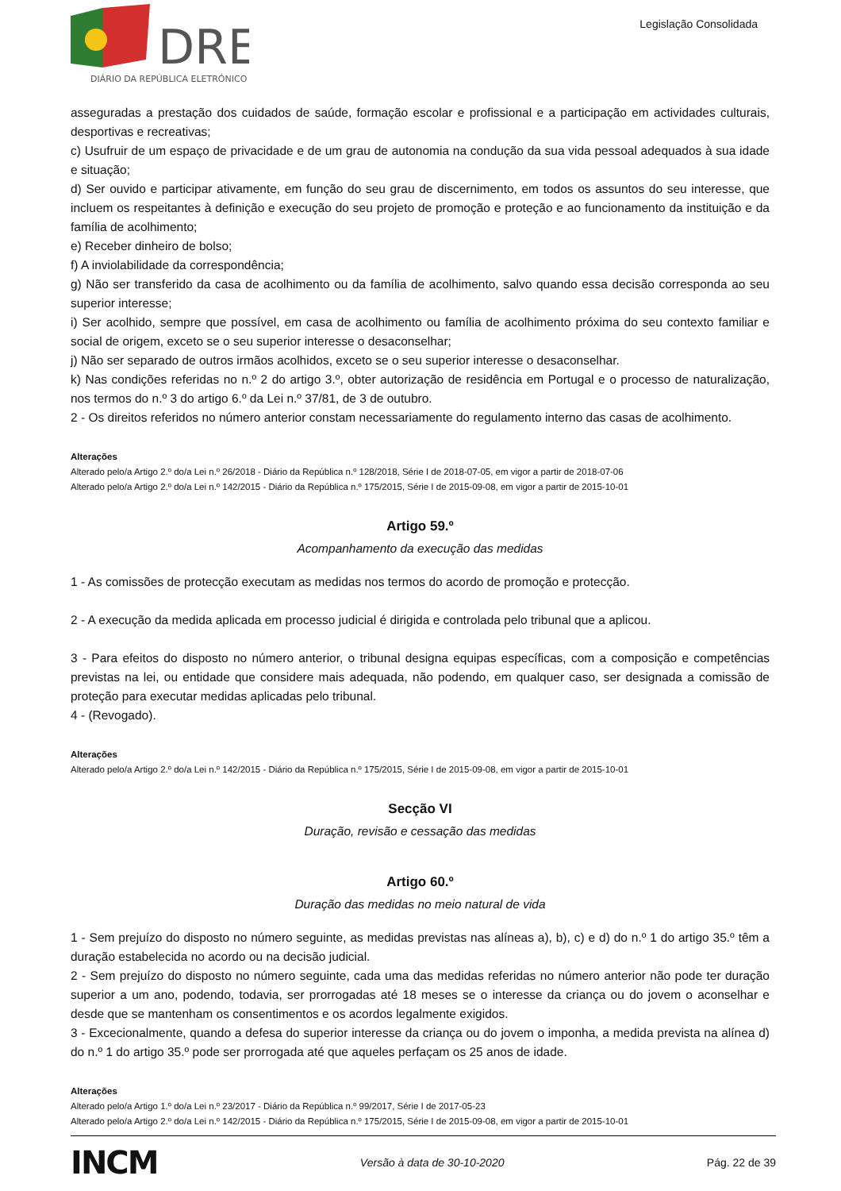DRE
DIÁRIO DA REPÚBLICA ELETRÓNICO
Legislação Consolidada
asseguradas a prestação dos cuidados de saúde, formação escolar e profissional e a participação em actividades culturais, desportivas e recreativas;
c) Usufruir de um espaço de privacidade e de um grau de autonomia na condução da sua vida pessoal adequados à sua idade e situação;
d) Ser ouvido e participar ativamente, em função do seu grau de discernimento, em todos os assuntos do seu interesse, que incluem os respeitantes à definição e execução do seu projeto de promoção e proteção e ao funcionamento da instituição e da família de acolhimento;
e) Receber dinheiro de bolso;
f) A inviolabilidade da correspondência;
g) Não ser transferido da casa de acolhimento ou da família de acolhimento, salvo quando essa decisão corresponda ao seu superior interesse;
i) Ser acolhido, sempre que possível, em casa de acolhimento ou família de acolhimento próxima do seu contexto familiar e social de origem, exceto se o seu superior interesse o desaconselhar;
j) Não ser separado de outros irmãos acolhidos, exceto se o seu superior interesse o desaconselhar.
k) Nas condições referidas no n.º 2 do artigo 3.º, obter autorização de residência em Portugal e o processo de naturalização, nos termos do n.º 3 do artigo 6.º da Lei n.º 37/81, de 3 de outubro.
2 - Os direitos referidos no número anterior constam necessariamente do regulamento interno das casas de acolhimento.
Alterações
Alterado pelo/a Artigo 2.º do/a Lei n.º 26/2018 - Diário da República n.º 128/2018, Série I de 2018-07-05, em vigor a partir de 2018-07-06
Alterado pelo/a Artigo 2.º do/a Lei n.º 142/2015 - Diário da República n.º 175/2015, Série I de 2015-09-08, em vigor a partir de 2015-10-01
Artigo 59.º
Acompanhamento da execução das medidas
1 - As comissões de protecção executam as medidas nos termos do acordo de promoção e protecção.
2 - A execução da medida aplicada em processo judicial é dirigida e controlada pelo tribunal que a aplicou.
3 - Para efeitos do disposto no número anterior, o tribunal designa equipas específicas, com a composição e competências previstas na lei, ou entidade que considere mais adequada, não podendo, em qualquer caso, ser designada a comissão de proteção para executar medidas aplicadas pelo tribunal.
4 - (Revogado).
Alterações
Alterado pelo/a Artigo 2.º do/a Lei n.º 142/2015 - Diário da República n.º 175/2015, Série I de 2015-09-08, em vigor a partir de 2015-10-01
Secção VI
Duração, revisão e cessação das medidas
Artigo 60.º
Duração das medidas no meio natural de vida
1 - Sem prejuízo do disposto no número seguinte, as medidas previstas nas alíneas a), b), c) e d) do n.º 1 do artigo 35.º têm a duração estabelecida no acordo ou na decisão judicial.
2 - Sem prejuízo do disposto no número seguinte, cada uma das medidas referidas no número anterior não pode ter duração superior a um ano, podendo, todavia, ser prorrogadas até 18 meses se o interesse da criança ou do jovem o aconselhar e desde que se mantenham os consentimentos e os acordos legalmente exigidos.
3 - Excecionalmente, quando a defesa do superior interesse da criança ou do jovem o imponha, a medida prevista na alínea d) do n.º 1 do artigo 35.º pode ser prorrogada até que aqueles perfaçam os 25 anos de idade.
Alterações
Alterado pelo/a Artigo 1.º do/a Lei n.º 23/2017 - Diário da República n.º 99/2017, Série I de 2017-05-23
Alterado pelo/a Artigo 2.º do/a Lei n.º 142/2015 - Diário da República n.º 175/2015, Série I de 2015-09-08, em vigor a partir de 2015-10-01
INCM Versão à data de 30-10-2020 Pág. 22 de 39